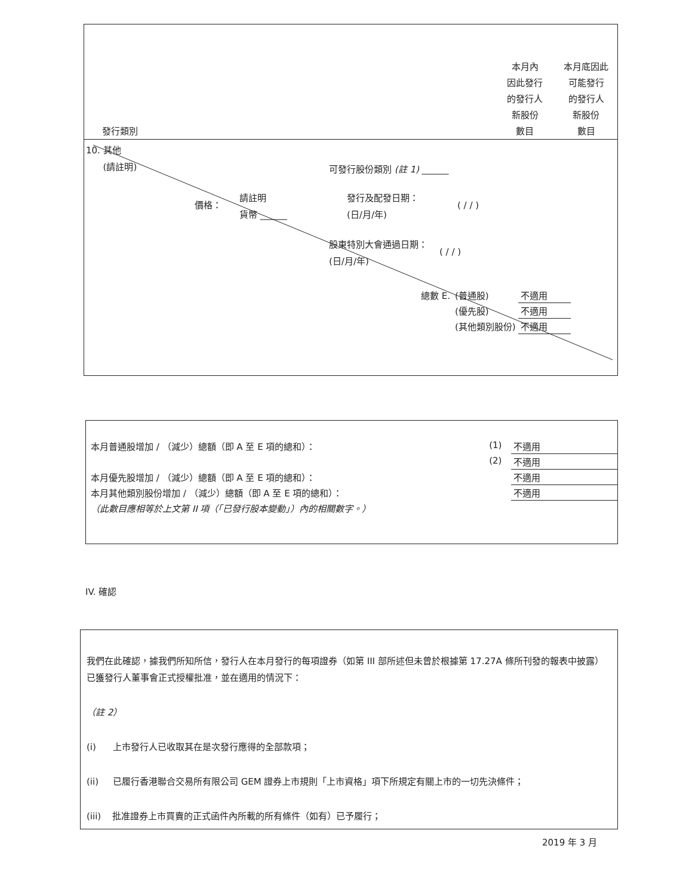發行類別
本月內
因此發行
的發行人
新股份
數目
本月底因此
可能發行
的發行人
新股份
數目
10. 其他
(請註明)
可發行股份類別 (註 1) ______
價格：
請註明
貨幣 ______
發行及配發日期：
(日/月/年)
( / / )
股東特別大會通過日期：
(日/月/年)
( / / )
| 總數 E. | (普通股) | 不適用 |
| | (優先股) | 不適用 |
| | (其他類別股份) | 不適用 |
| 本月普通股增加 / （減少）總額（即 A 至 E 項的總和）： | (1) | 不適用 |
| | (2) | 不適用 |
| 本月優先股增加 / （減少）總額（即 A 至 E 項的總和）： | | 不適用 |
| 本月其他類別股份增加 / （減少）總額（即 A 至 E 項的總和）： | | 不適用 |
| （此數目應相等於上文第 II 項（「已發行股本變動」）內的相關數字。） | | |
IV. 確認
我們在此確認，據我們所知所信，發行人在本月發行的每項證券（如第 III 部所述但未曾於根據第 17.27A 條所刊發的報表中披露）已獲發行人董事會正式授權批准，並在適用的情況下：
（註 2）
(i) 上市發行人已收取其在是次發行應得的全部款項；
(ii) 已履行香港聯合交易所有限公司 GEM 證券上市規則「上市資格」項下所規定有關上市的一切先決條件；
(iii) 批准證券上市買賣的正式函件內所載的所有條件（如有）已予履行；
2019 年 3 月